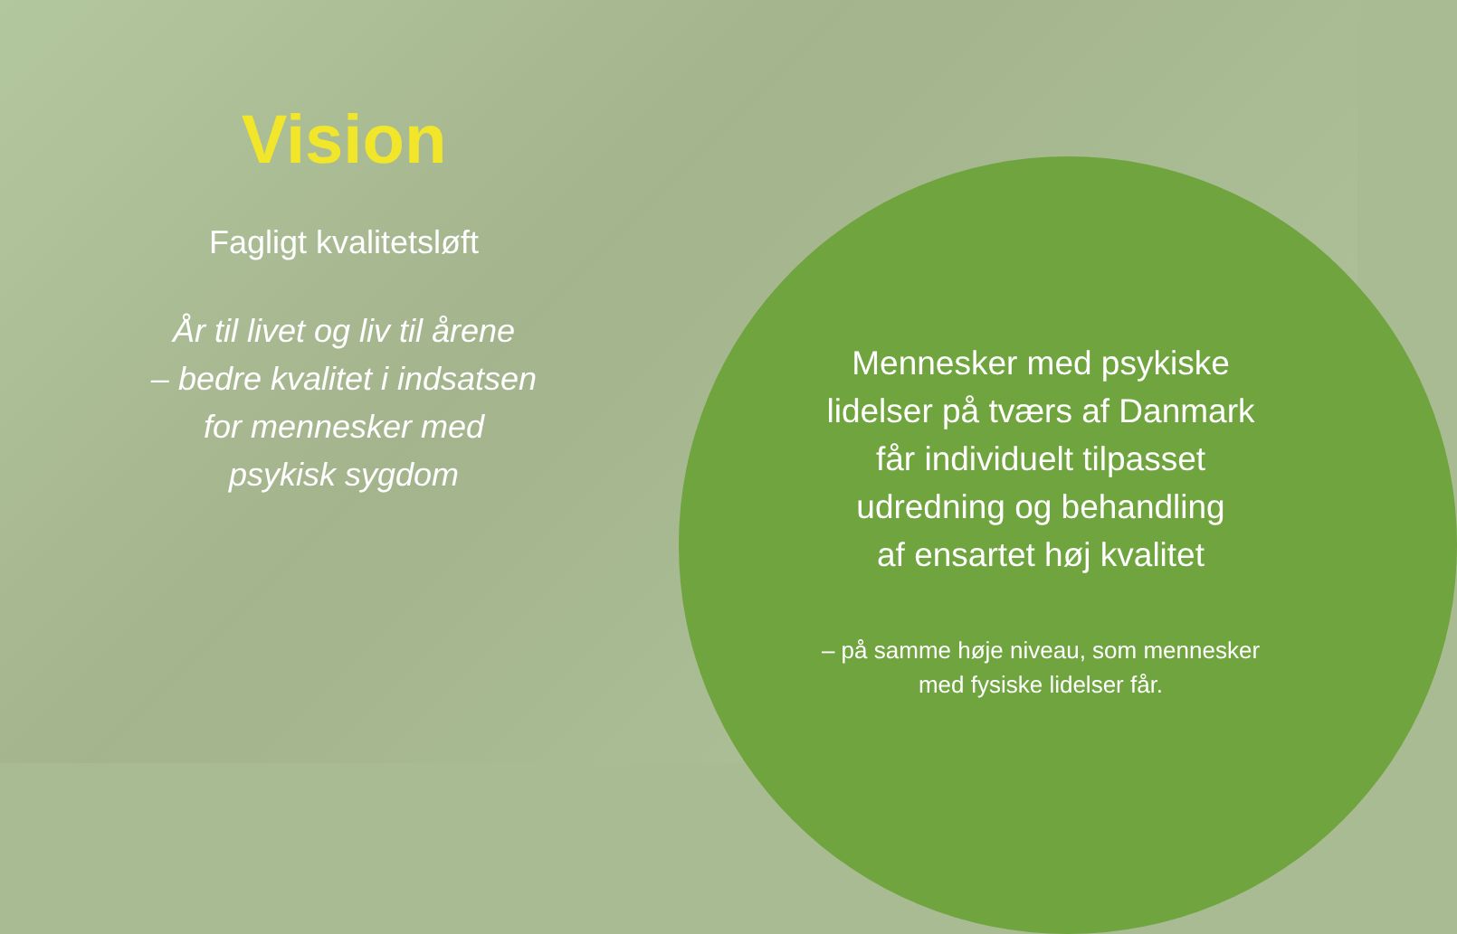Vision
Fagligt kvalitetsløft
År til livet og liv til årene
– bedre kvalitet i indsatsen
for mennesker med
psykisk sygdom
Mennesker med psykiske
lidelser på tværs af Danmark
får individuelt tilpasset
udredning og behandling
af ensartet høj kvalitet
– på samme høje niveau, som mennesker
med fysiske lidelser får.